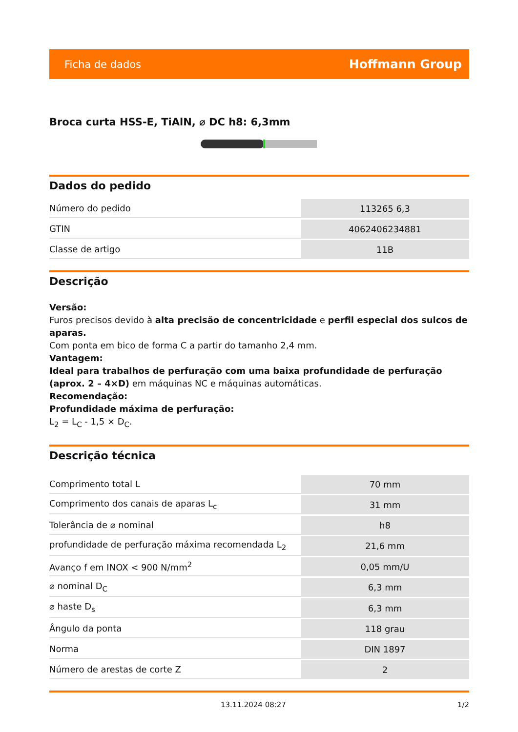Ficha de dados Hoffmann Group
Broca curta HSS-E, TiAlN, ⌀ DC h8: 6,3mm
Dados do pedido
| Número do pedido | 113265 6,3 |
| GTIN | 4062406234881 |
| Classe de artigo | 11B |
Descrição
Versão:
Furos precisos devido à alta precisão de concentricidade e perfil especial dos sulcos de aparas.
Com ponta em bico de forma C a partir do tamanho 2,4 mm.
Vantagem:
Ideal para trabalhos de perfuração com uma baixa profundidade de perfuração (aprox. 2 – 4×D) em máquinas NC e máquinas automáticas.
Recomendação:
Profundidade máxima de perfuração:
L<sub>2</sub> = L<sub>C</sub> - 1,5 × D<sub>C</sub>.
Descrição técnica
| Comprimento total L | 70 mm |
| Comprimento dos canais de aparas L<sub>c</sub> | 31 mm |
| Tolerância de ⌀ nominal | h8 |
| profundidade de perfuração máxima recomendada L<sub>2</sub> | 21,6 mm |
| Avanço f em INOX < 900 N/mm<sup>2</sup> | 0,05 mm/U |
| ⌀ nominal D<sub>C</sub> | 6,3 mm |
| ⌀ haste D<sub>s</sub> | 6,3 mm |
| Ângulo da ponta | 118 grau |
| Norma | DIN 1897 |
| Número de arestas de corte Z | 2 |
13.11.2024 08:27 1/2